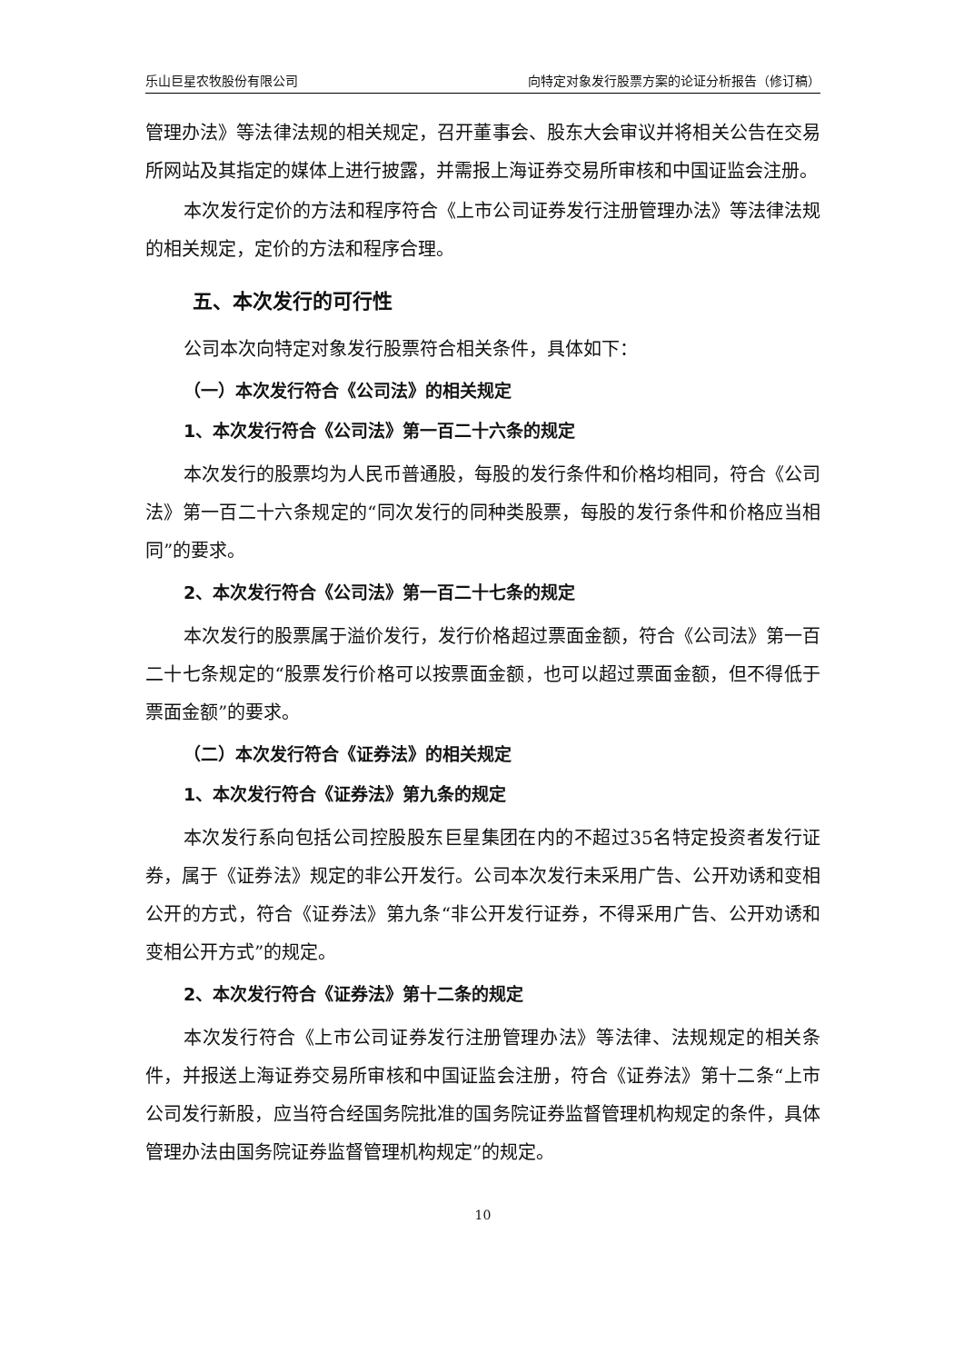乐山巨星农牧股份有限公司 向特定对象发行股票方案的论证分析报告（修订稿）
管理办法》等法律法规的相关规定，召开董事会、股东大会审议并将相关公告在交易所网站及其指定的媒体上进行披露，并需报上海证券交易所审核和中国证监会注册。
本次发行定价的方法和程序符合《上市公司证券发行注册管理办法》等法律法规的相关规定，定价的方法和程序合理。
五、本次发行的可行性
公司本次向特定对象发行股票符合相关条件，具体如下：
（一）本次发行符合《公司法》的相关规定
1、本次发行符合《公司法》第一百二十六条的规定
本次发行的股票均为人民币普通股，每股的发行条件和价格均相同，符合《公司法》第一百二十六条规定的“同次发行的同种类股票，每股的发行条件和价格应当相同”的要求。
2、本次发行符合《公司法》第一百二十七条的规定
本次发行的股票属于溢价发行，发行价格超过票面金额，符合《公司法》第一百二十七条规定的“股票发行价格可以按票面金额，也可以超过票面金额，但不得低于票面金额”的要求。
（二）本次发行符合《证券法》的相关规定
1、本次发行符合《证券法》第九条的规定
本次发行系向包括公司控股股东巨星集团在内的不超过35名特定投资者发行证券，属于《证券法》规定的非公开发行。公司本次发行未采用广告、公开劝诱和变相公开的方式，符合《证券法》第九条“非公开发行证券，不得采用广告、公开劝诱和变相公开方式”的规定。
2、本次发行符合《证券法》第十二条的规定
本次发行符合《上市公司证券发行注册管理办法》等法律、法规规定的相关条件，并报送上海证券交易所审核和中国证监会注册，符合《证券法》第十二条“上市公司发行新股，应当符合经国务院批准的国务院证券监督管理机构规定的条件，具体管理办法由国务院证券监督管理机构规定”的规定。
10